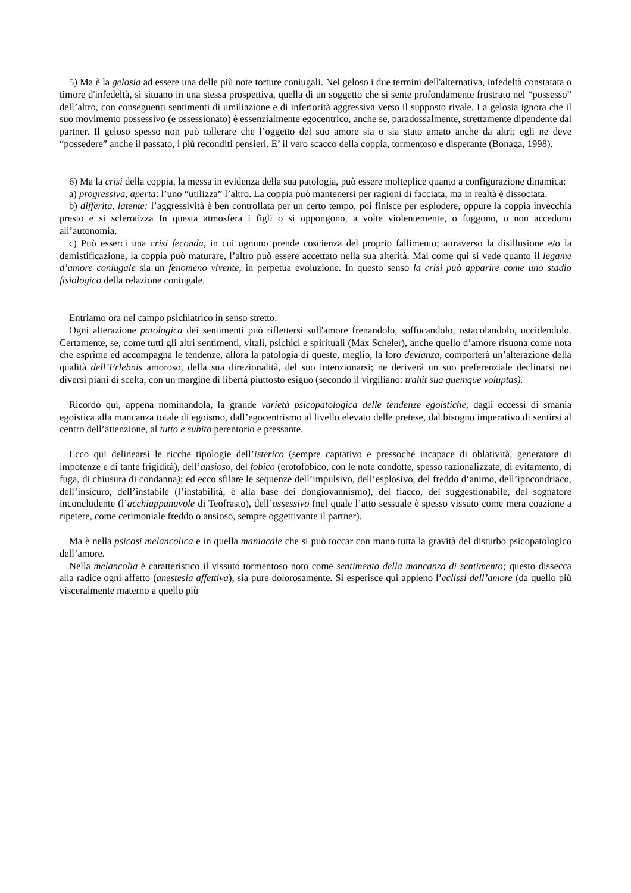5) Ma è la gelosia ad essere una delle più note torture coniugali. Nel geloso i due termini dell'alternativa, infedeltà constatata o timore d'infedeltà, si situano in una stessa prospettiva, quella di un soggetto che si sente profondamente frustrato nel “possesso” dell’altro, con conseguenti sentimenti di umiliazione e di inferiorità aggressiva verso il supposto rivale. La gelosia ignora che il suo movimento possessivo (e ossessionato) è essenzialmente egocentrico, anche se, paradossalmente, strettamente dipendente dal partner. Il geloso spesso non può tollerare che l’oggetto del suo amore sia o sia stato amato anche da altri; egli ne deve “possedere” anche il passato, i più reconditi pensieri. E’ il vero scacco della coppia, tormentoso e disperante (Bonaga, 1998).
6) Ma la crisi della coppia, la messa in evidenza della sua patologia, può essere molteplice quanto a configurazione dinamica:
a) progressiva, aperta: l’uno “utilizza” l’altro. La coppia può mantenersi per ragioni di facciata, ma in realtà è dissociata.
b) differita, latente: l’aggressività è ben controllata per un certo tempo, poi finisce per esplodere, oppure la coppia invecchia presto e si sclerotizza In questa atmosfera i figli o si oppongono, a volte violentemente, o fuggono, o non accedono all’autonomia.
c) Può esserci una crisi feconda, in cui ognuno prende coscienza del proprio fallimento; attraverso la disillusione e/o la demistificazione, la coppia può maturare, l’altro può essere accettato nella sua alterità. Mai come qui si vede quanto il legame d’amore coniugale sia un fenomeno vivente, in perpetua evoluzione. In questo senso la crisi può apparire come uno stadio fisiologico della relazione coniugale.
Entriamo ora nel campo psichiatrico in senso stretto.
Ogni alterazione patologica dei sentimenti può riflettersi sull'amore frenandolo, soffocandolo, ostacolandolo, uccidendolo. Certamente, se, come tutti gli altri sentimenti, vitali, psichici e spirituali (Max Scheler), anche quello d’amore risuona come nota che esprime ed accompagna le tendenze, allora la patologia di queste, meglio, la loro devianza, comporterà un’alterazione della qualità dell’Erlebnis amoroso, della sua direzionalità, del suo intenzionarsi; ne deriverà un suo preferenziale declinarsi nei diversi piani di scelta, con un margine di libertà piuttosto esiguo (secondo il virgiliano: trahit sua quemque voluptas).
Ricordo qui, appena nominandola, la grande varietà psicopatologica delle tendenze egoistiche, dagli eccessi di smania egoistica alla mancanza totale di egoismo, dall’egocentrismo al livello elevato delle pretese, dal bisogno imperativo di sentirsi al centro dell’attenzione, al tutto e subito perentorio e pressante.
Ecco qui delinearsi le ricche tipologie dell’isterico (sempre captativo e pressoché incapace di oblatività, generatore di impotenze e di tante frigidità), dell’ansioso, del fobico (erotofobico, con le note condotte, spesso razionalizzate, di evitamento, di fuga, di chiusura di condanna); ed ecco sfilare le sequenze dell’impulsivo, dell’esplosivo, del freddo d’animo, dell’ipocondriaco, dell’insicuro, dell’instabile (l’instabilità, è alla base dei dongiovannismo), del fiacco, del suggestionabile, del sognatore inconcludente (l’acchiappanuvole di Teofrasto), dell’ossessivo (nel quale l’atto sessuale è spesso vissuto come mera coazione a ripetere, come cerimoniale freddo o ansioso, sempre oggettivante il partner).
Ma è nella psicosi melancolica e in quella maniacale che si può toccar con mano tutta la gravità del disturbo psicopatologico dell’amore.
Nella melancolia è caratteristico il vissuto tormentoso noto come sentimento della mancanza di sentimento; questo dissecca alla radice ogni affetto (anestesia affettiva), sia pure dolorosamente. Si esperisce qui appieno l’eclissi dell’amore (da quello più visceralmente materno a quello più